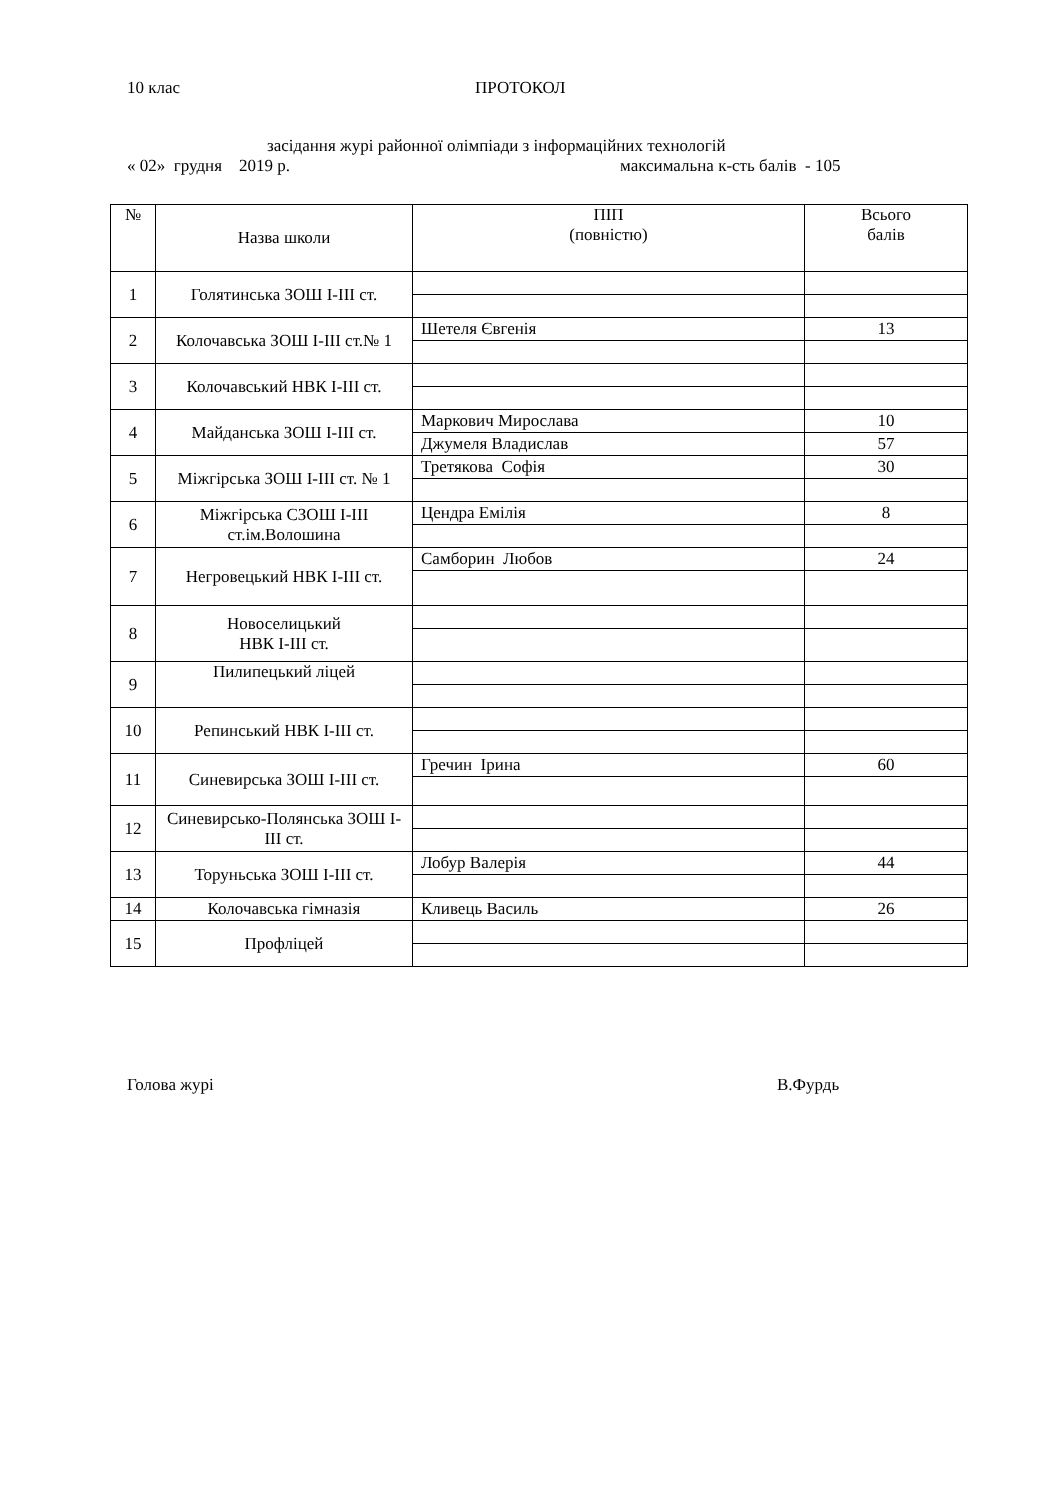10 клас ПРОТОКОЛ
засідання журі районної олімпіади з інформаційних технологій
« 02» грудня 2019 р. максимальна к-сть балів - 105
| № | Назва школи | ПІП (повністю) | Всього балів |
| --- | --- | --- | --- |
| 1 | Голятинська ЗОШ І-ІІІ ст. | | |
| 2 | Колочавська ЗОШ І-ІІІ ст.№ 1 | Шетеля Євгенія | 13 |
| 3 | Колочавський НВК І-ІІІ ст. | | |
| 4 | Майданська ЗОШ І-ІІІ ст. | Маркович Мирослава | 10 |
| | | Джумеля Владислав | 57 |
| 5 | Міжгірська ЗОШ І-ІІІ ст. № 1 | Третякова Софія | 30 |
| 6 | Міжгірська СЗОШ І-ІІІ ст.ім.Волошина | Цендра Емілія | 8 |
| 7 | Негровецький НВК І-ІІІ ст. | Самборин Любов | 24 |
| 8 | Новоселицький НВК І-ІІІ ст. | | |
| 9 | Пилипецький ліцей | | |
| 10 | Репинський НВК І-ІІІ ст. | | |
| 11 | Синевирська ЗОШ І-ІІІ ст. | Гречин Ірина | 60 |
| 12 | Синевирсько-Полянська ЗОШ І-ІІІ ст. | | |
| 13 | Торуньська ЗОШ І-ІІІ ст. | Лобур Валерія | 44 |
| 14 | Колочавська гімназія | Кливець Василь | 26 |
| 15 | Профліцей | | |
Голова журі В.Фурдь